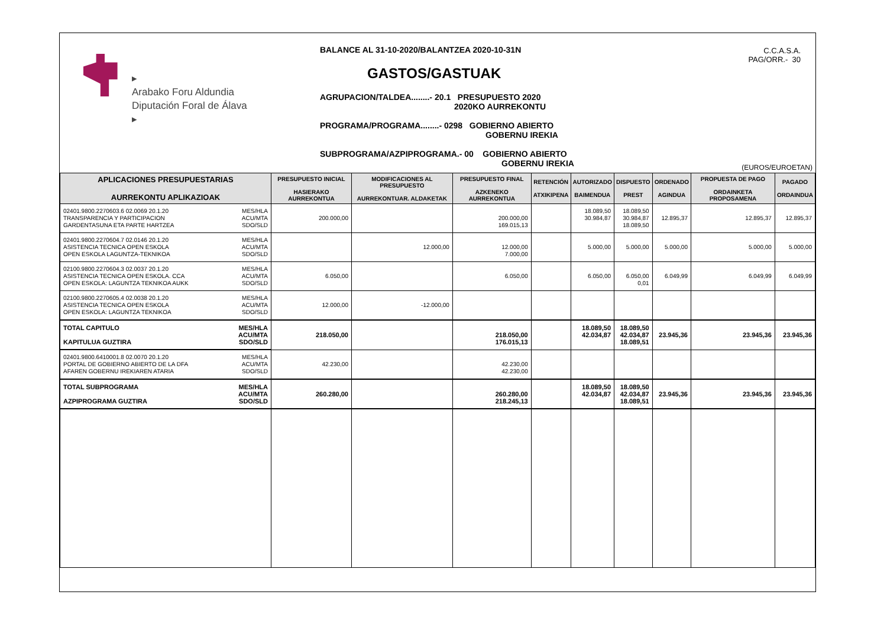▸
Arabako Foru Aldundia
Diputación Foral de Álava
▸
BALANCE AL 31-10-2020/BALANTZEA 2020-10-31N
GASTOS/GASTUAK
AGRUPACION/TALDEA........- 20.1 PRESUPUESTO 2020
2020KO AURREKONTU
PROGRAMA/PROGRAMA........- 0298 GOBIERNO ABIERTO
GOBERNU IREKIA
SUBPROGRAMA/AZPIPROGRAMA.- 00 GOBIERNO ABIERTO
GOBERNU IREKIA
C.C.A.S.A.
PAG/ORR.- 30
(EUROS/EUROETAN)
| APLICACIONES PRESUPUESTARIAS AURREKONTU APLIKAZIOAK | PRESUPUESTO INICIAL HASIERAKO AURREKONTUA | MODIFICACIONES AL PRESUPUESTO AURREKONTUAR. ALDAKETAK | PRESUPUESTO FINAL AZKENEKO AURREKONTUA | RETENCIÓN ATXIKIPENA | AUTORIZADO BAIMENDUA | DISPUESTO PREST | ORDENADO AGINDUA | PROPUESTA DE PAGO ORDAINKETA PROPOSAMENA | PAGADO ORDAINDUA |
| --- | --- | --- | --- | --- | --- | --- | --- | --- | --- |
| 02401.9800.2270603.6 02.0069 20.1.20 MES/HLA ACU/MTA SDO/SLD TRANSPARENCIA Y PARTICIPACION GARDENTASUNA ETA PARTE HARTZEA | 200.000,00 | | 200.000,00 169.015,13 | | 18.089,50 30.984,87 | 18.089,50 30.984,87 18.089,50 | 12.895,37 | 12.895,37 | 12.895,37 |
| 02401.9800.2270604.7 02.0146 20.1.20 MES/HLA ACU/MTA SDO/SLD ASISTENCIA TECNICA OPEN ESKOLA OPEN ESKOLA LAGUNTZA-TEKNIKOA | | 12.000,00 | 12.000,00 7.000,00 | | 5.000,00 | 5.000,00 | 5.000,00 | 5.000,00 | 5.000,00 |
| 02100.9800.2270604.3 02.0037 20.1.20 MES/HLA ACU/MTA SDO/SLD ASISTENCIA TECNICA OPEN ESKOLA. CCA OPEN ESKOLA: LAGUNTZA TEKNIKOA AUKK | 6.050,00 | | 6.050,00 | | 6.050,00 | 6.050,00 0,01 | 6.049,99 | 6.049,99 | 6.049,99 |
| 02100.9800.2270605.4 02.0038 20.1.20 MES/HLA ACU/MTA SDO/SLD ASISTENCIA TECNICA OPEN ESKOLA OPEN ESKOLA: LAGUNTZA TEKNIKOA | 12.000,00 | -12.000,00 | | | | | | | |
| TOTAL CAPITULO MES/HLA ACU/MTA SDO/SLD KAPITULUA GUZTIRA | 218.050,00 | | 218.050,00 176.015,13 | | 18.089,50 42.034,87 | 18.089,50 42.034,87 18.089,51 | 23.945,36 | 23.945,36 | 23.945,36 |
| 02401.9800.6410001.8 02.0070 20.1.20 MES/HLA ACU/MTA SDO/SLD PORTAL DE GOBIERNO ABIERTO DE LA DFA AFAREN GOBERNU IREKIAREN ATARIA | 42.230,00 | | 42.230,00 42.230,00 | | | | | | |
| TOTAL SUBPROGRAMA MES/HLA ACU/MTA SDO/SLD AZPIPROGRAMA GUZTIRA | 260.280,00 | | 260.280,00 218.245,13 | | 18.089,50 42.034,87 | 18.089,50 42.034,87 18.089,51 | 23.945,36 | 23.945,36 | 23.945,36 |